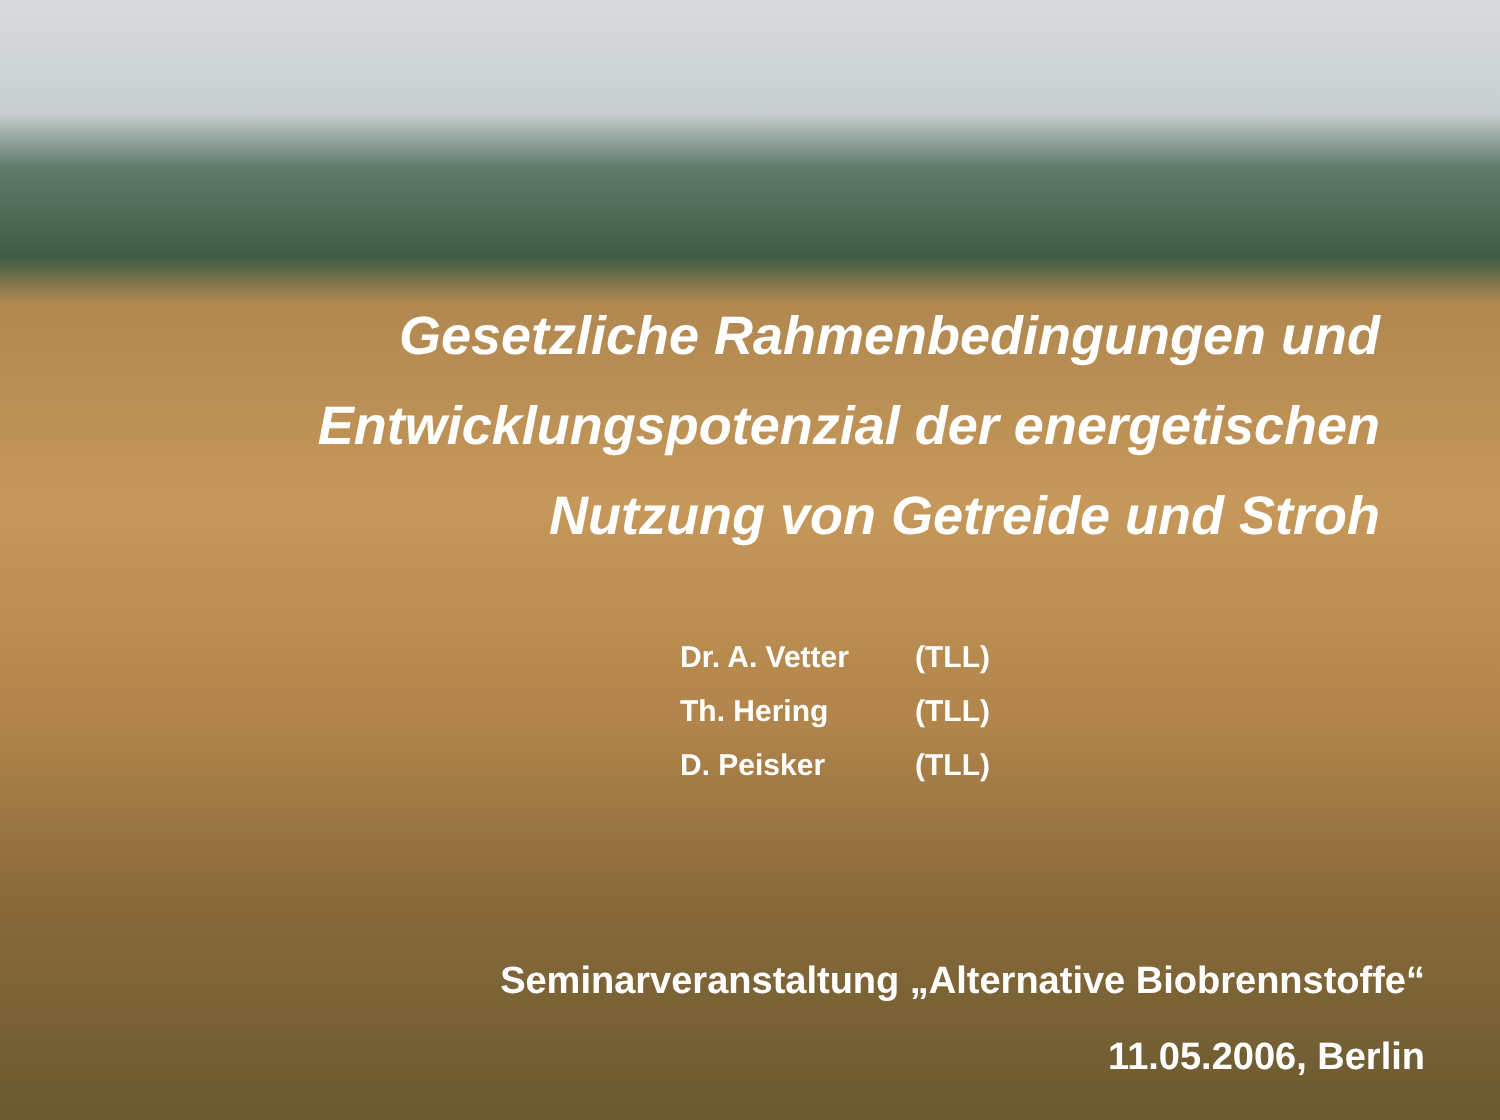Gesetzliche Rahmenbedingungen und
Entwicklungspotenzial der energetischen
Nutzung von Getreide und Stroh
| Dr. A. Vetter | (TLL) |
| Th. Hering | (TLL) |
| D. Peisker | (TLL) |
Seminarveranstaltung „Alternative Biobrennstoffe“
11.05.2006, Berlin